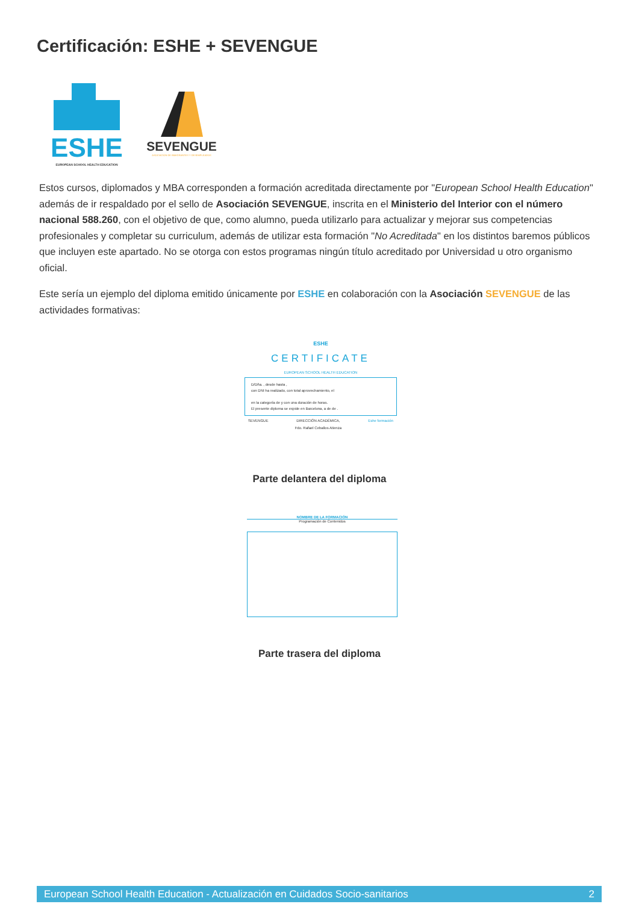Certificación: ESHE + SEVENGUE
ESHE
EUROPEAN SCHOOL HEALTH EDUCATION
SEVENGUE
ASOCIACIÓN DE INMIGRANTES Y DESEMPLEADOS
Estos cursos, diplomados y MBA corresponden a formación acreditada directamente por "European School Health Education" además de ir respaldado por el sello de Asociación SEVENGUE, inscrita en el Ministerio del Interior con el número nacional 588.260, con el objetivo de que, como alumno, pueda utilizarlo para actualizar y mejorar sus competencias profesionales y completar su curriculum, además de utilizar esta formación "No Acreditada" en los distintos baremos públicos que incluyen este apartado. No se otorga con estos programas ningún título acreditado por Universidad u otro organismo oficial.
Este sería un ejemplo del diploma emitido únicamente por ESHE en colaboración con la Asociación SEVENGUE de las actividades formativas:
ESHE
CERTIFICATE
EUROPEAN SCHOOL HEALTH EDUCATION
D/Dña. , desde hasta ,
con DNI ha realizado, con total aprovechamiento, el
en la categoría de y con una duración de horas.
El presente diploma se expide en Barcelona, a de de .
SEVENGUE DIRECCIÓN ACADÉMICA,
Fdo. Rafael Ceballos Atienza Eshe formación
Parte delantera del diploma
NOMBRE DE LA FORMACIÓN
Programación de Contenidos
Parte trasera del diploma
European School Health Education - Actualización en Cuidados Socio-sanitarios 2